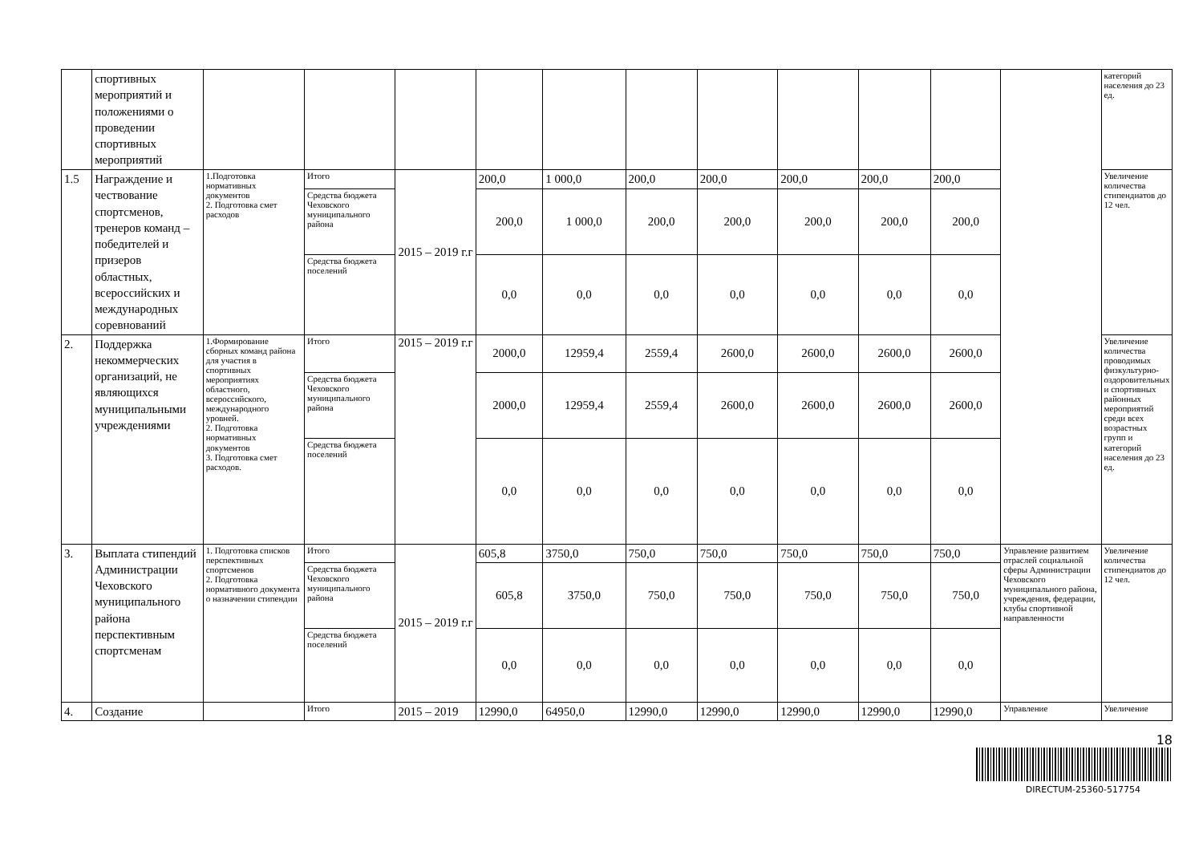| | спортивных мероприятий и положениями о проведении спортивных мероприятий | | | | | | | | | | | | категорий населения до 23 ед. |
| 1.5 | Награждение и чествование спортсменов, тренеров команд – победителей и призеров областных, всероссийских и международных соревнований | 1.Подготовка нормативных документов 2. Подготовка смет расходов | Итого | 2015 – 2019 г.г | 200,0 | 1 000,0 | 200,0 | 200,0 | 200,0 | 200,0 | 200,0 | | Увеличение количества стипендиатов до 12 чел. |
| | | | Средства бюджета Чеховского муниципального района | | 200,0 | 1 000,0 | 200,0 | 200,0 | 200,0 | 200,0 | 200,0 | | |
| | | | Средства бюджета поселений | | 0,0 | 0,0 | 0,0 | 0,0 | 0,0 | 0,0 | 0,0 | | |
| 2. | Поддержка некоммерческих организаций, не являющихся муниципальными учреждениями | 1.Формирование сборных команд района для участия в спортивных мероприятиях областного, всероссийского, международного уровней. 2. Подготовка нормативных документов 3. Подготовка смет расходов. | Итого | 2015 – 2019 г.г | 2000,0 | 12959,4 | 2559,4 | 2600,0 | 2600,0 | 2600,0 | 2600,0 | | Увеличение количества проводимых физкультурно-оздоровительных и спортивных районных мероприятий среди всех возрастных групп и категорий населения до 23 ед. |
| | | | Средства бюджета Чеховского муниципального района | | 2000,0 | 12959,4 | 2559,4 | 2600,0 | 2600,0 | 2600,0 | 2600,0 | | |
| | | | Средства бюджета поселений | | 0,0 | 0,0 | 0,0 | 0,0 | 0,0 | 0,0 | 0,0 | | |
| 3. | Выплата стипендий Администрации Чеховского муниципального района перспективным спортсменам | 1. Подготовка списков перспективных спортсменов 2. Подготовка нормативного документа о назначении стипендии | Итого | 2015 – 2019 г.г | 605,8 | 3750,0 | 750,0 | 750,0 | 750,0 | 750,0 | 750,0 | Управление развитием отраслей социальной сферы Администрации Чеховского муниципального района, учреждения, федерации, клубы спортивной направленности | Увеличение количества стипендиатов до 12 чел. |
| | | | Средства бюджета Чеховского муниципального района | | 605,8 | 3750,0 | 750,0 | 750,0 | 750,0 | 750,0 | 750,0 | | |
| | | | Средства бюджета поселений | | 0,0 | 0,0 | 0,0 | 0,0 | 0,0 | 0,0 | 0,0 | | |
| 4. | Создание | | Итого | 2015 – 2019 | 12990,0 | 64950,0 | 12990,0 | 12990,0 | 12990,0 | 12990,0 | 12990,0 | Управление | Увеличение |
18
DIRECTUM-25360-517754